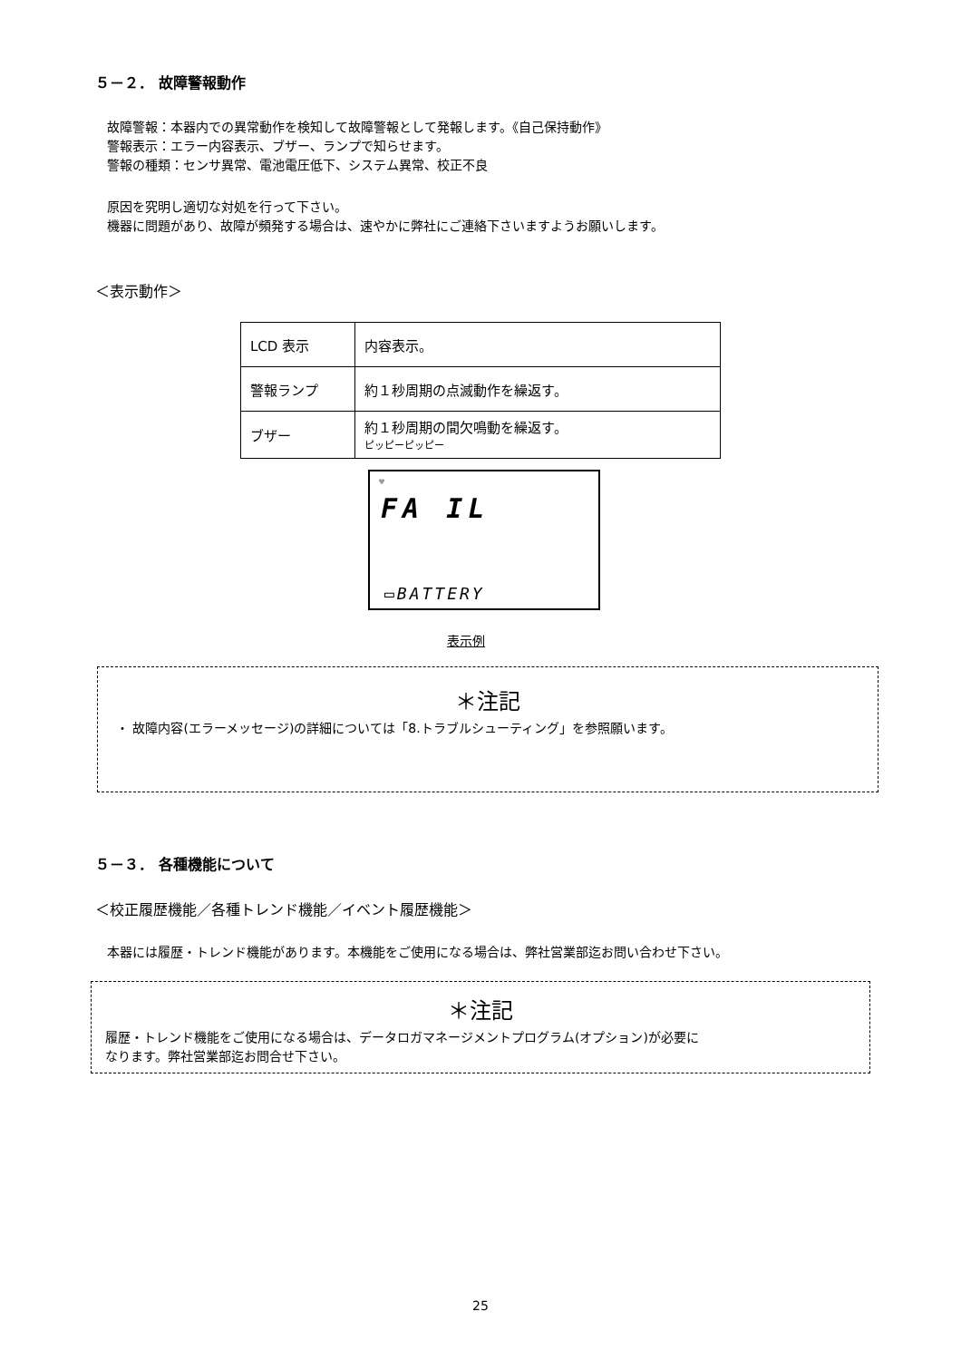５－２． 故障警報動作
故障警報：本器内での異常動作を検知して故障警報として発報します。《自己保持動作》
警報表示：エラー内容表示、ブザー、ランプで知らせます。
警報の種類：センサ異常、電池電圧低下、システム異常、校正不良
原因を究明し適切な対処を行って下さい。
機器に問題があり、故障が頻発する場合は、速やかに弊社にご連絡下さいますようお願いします。
＜表示動作＞
| LCD 表示 | 内容表示。 |
| 警報ランプ | 約１秒周期の点滅動作を繰返す。 |
| ブザー | 約１秒周期の間欠鳴動を繰返す。 ピッピーピッピー |
♥
FA IL
▭BATTERY
表示例
＊注記
・ 故障内容(エラーメッセージ)の詳細については「8.トラブルシューティング」を参照願います。
５－３． 各種機能について
＜校正履歴機能／各種トレンド機能／イベント履歴機能＞
本器には履歴・トレンド機能があります。本機能をご使用になる場合は、弊社営業部迄お問い合わせ下さい。
＊注記
履歴・トレンド機能をご使用になる場合は、データロガマネージメントプログラム(オプション)が必要に
なります。弊社営業部迄お問合せ下さい。
25